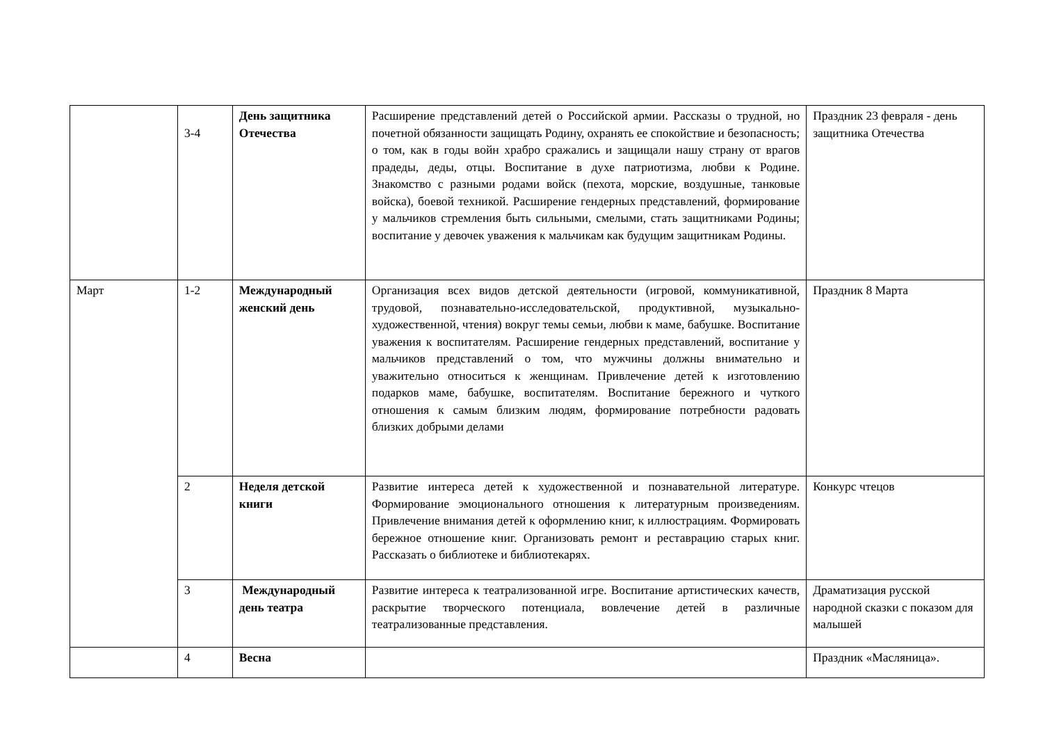| | 3-4 | День защитника Отечества | Расширение представлений детей о Российской армии. Рассказы о трудной, но почетной обязанности защищать Родину, охранять ее спокойствие и безопасность; о том, как в годы войн храбро сражались и защищали нашу страну от врагов прадеды, деды, отцы. Воспитание в духе патриотизма, любви к Родине. Знакомство с разными родами войск (пехота, морские, воздушные, танковые войска), боевой техникой. Расширение гендерных представлений, формирование у мальчиков стремления быть сильными, смелыми, стать защитниками Родины; воспитание у девочек уважения к мальчикам как будущим защитникам Родины. | Праздник 23 февраля - день защитника Отечества |
| Март | 1-2 | Международный женский день | Организация всех видов детской деятельности (игровой, коммуникативной, трудовой, познавательно-исследовательской, продуктивной, музыкально- художественной, чтения) вокруг темы семьи, любви к маме, бабушке. Воспитание уважения к воспитателям. Расширение гендерных представлений, воспитание у мальчиков представлений о том, что мужчины должны внимательно и уважительно относиться к женщинам. Привлечение детей к изготовлению подарков маме, бабушке, воспитателям. Воспитание бережного и чуткого отношения к самым близким людям, формирование потребности радовать близких добрыми делами | Праздник 8 Марта |
| | 2 | Неделя детской книги | Развитие интереса детей к художественной и познавательной литературе. Формирование эмоционального отношения к литературным произведениям. Привлечение внимания детей к оформлению книг, к иллюстрациям. Формировать бережное отношение книг. Организовать ремонт и реставрацию старых книг. Рассказать о библиотеке и библиотекарях. | Конкурс чтецов |
| | 3 | Международный день театра | Развитие интереса к театрализованной игре. Воспитание артистических качеств, раскрытие творческого потенциала, вовлечение детей в различные театрализованные представления. | Драматизация русской народной сказки с показом для малышей |
| | 4 | Весна | | Праздник «Масляница». |